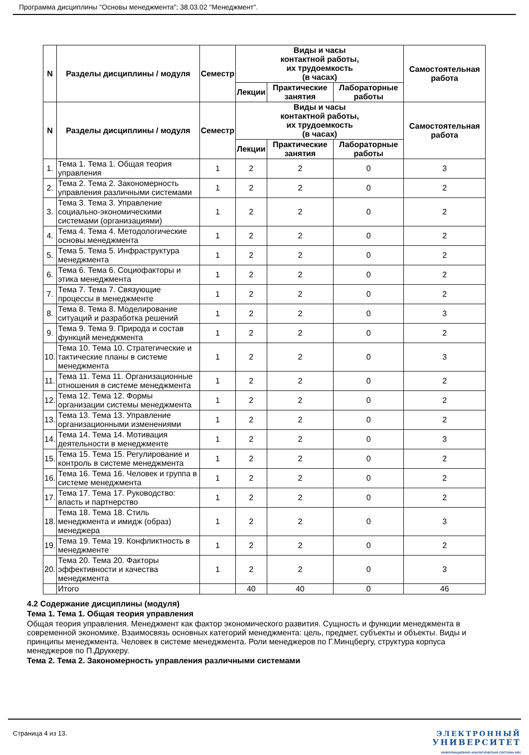Программа дисциплины "Основы менеджмента"; 38.03.02 "Менеджмент".
| N | Разделы дисциплины / модуля | Семестр | Виды и часы контактной работы, их трудоемкость (в часах) | | | Самостоятельная работа |
| --- | --- | --- | --- | --- | --- | --- |
| | | | Лекции | Практические занятия | Лабораторные работы | |
| N | Разделы дисциплины / модуля | Семестр | Виды и часы контактной работы, их трудоемкость (в часах) | | | Самостоятельная работа |
| | | | Лекции | Практические занятия | Лабораторные работы | |
| 1. | Тема 1. Тема 1. Общая теория управления | 1 | 2 | 2 | 0 | 3 |
| 2. | Тема 2. Тема 2. Закономерность управления различными системами | 1 | 2 | 2 | 0 | 2 |
| 3. | Тема 3. Тема 3. Управление социально-экономическими системами (организациями) | 1 | 2 | 2 | 0 | 2 |
| 4. | Тема 4. Тема 4. Методологические основы менеджмента | 1 | 2 | 2 | 0 | 2 |
| 5. | Тема 5. Тема 5. Инфраструктура менеджмента | 1 | 2 | 2 | 0 | 2 |
| 6. | Тема 6. Тема 6. Социофакторы и этика менеджмента | 1 | 2 | 2 | 0 | 2 |
| 7. | Тема 7. Тема 7. Связующие процессы в менеджменте | 1 | 2 | 2 | 0 | 2 |
| 8. | Тема 8. Тема 8. Моделирование ситуаций и разработка решений | 1 | 2 | 2 | 0 | 3 |
| 9. | Тема 9. Тема 9. Природа и состав функций менеджмента | 1 | 2 | 2 | 0 | 2 |
| 10. | Тема 10. Тема 10. Стратегические и тактические планы в системе менеджмента | 1 | 2 | 2 | 0 | 3 |
| 11. | Тема 11. Тема 11. Организационные отношения в системе менеджмента | 1 | 2 | 2 | 0 | 2 |
| 12. | Тема 12. Тема 12. Формы организации системы менеджмента | 1 | 2 | 2 | 0 | 2 |
| 13. | Тема 13. Тема 13. Управление организационными изменениями | 1 | 2 | 2 | 0 | 2 |
| 14. | Тема 14. Тема 14. Мотивация деятельности в менеджменте | 1 | 2 | 2 | 0 | 3 |
| 15. | Тема 15. Тема 15. Регулирование и контроль в системе менеджмента | 1 | 2 | 2 | 0 | 2 |
| 16. | Тема 16. Тема 16. Человек и группа в системе менеджмента | 1 | 2 | 2 | 0 | 2 |
| 17. | Тема 17. Тема 17. Руководство: власть и партнерство | 1 | 2 | 2 | 0 | 2 |
| 18. | Тема 18. Тема 18. Стиль менеджмента и имидж (образ) менеджера | 1 | 2 | 2 | 0 | 3 |
| 19. | Тема 19. Тема 19. Конфликтность в менеджменте | 1 | 2 | 2 | 0 | 2 |
| 20. | Тема 20. Тема 20. Факторы эффективности и качества менеджмента | 1 | 2 | 2 | 0 | 3 |
| | Итого | | 40 | 40 | 0 | 46 |
4.2 Содержание дисциплины (модуля)
Тема 1. Тема 1. Общая теория управления
Общая теория управления. Менеджмент как фактор экономического развития. Сущность и функции менеджмента в современной экономике. Взаимосвязь основных категорий менеджмента: цель, предмет, субъекты и объекты. Виды и принципы менеджмента. Человек в системе менеджмента. Роли менеджеров по Г.Минцбергу, структура корпуса менеджеров по П.Друккеру.
Тема 2. Тема 2. Закономерность управления различными системами
Страница 4 из 13. ЭЛЕКТРОННЫЙ
УНИВЕРСИТЕТ
ИНФОРМАЦИОННО-АНАЛИТИЧЕСКАЯ СИСТЕМА КФУ